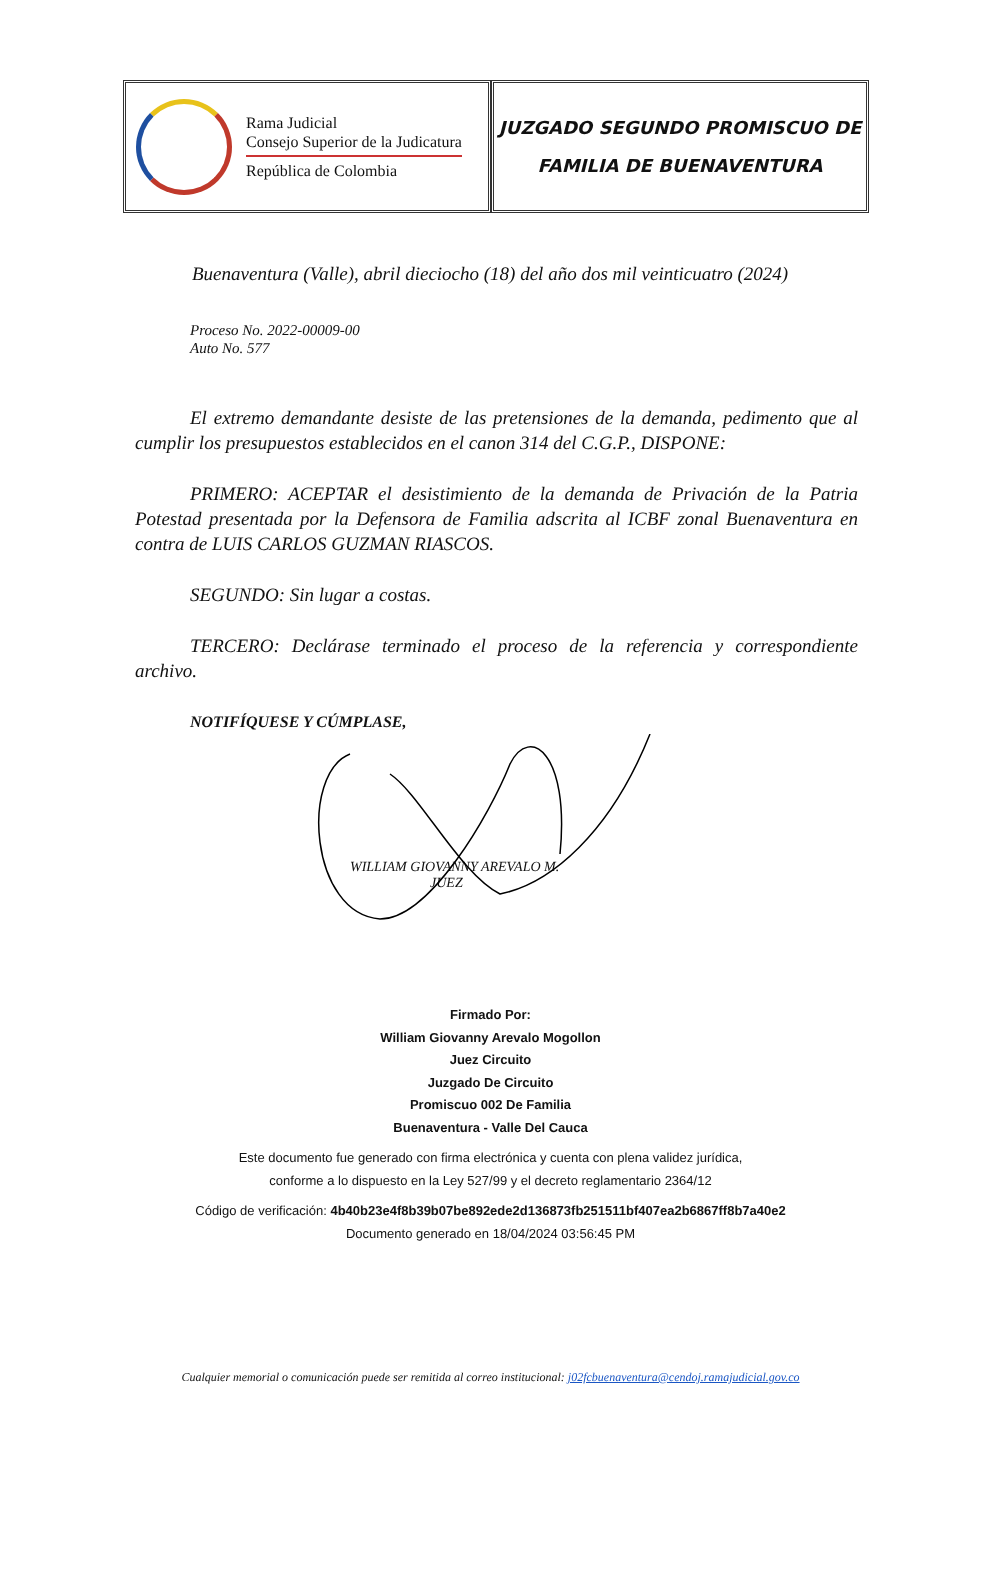Rama Judicial
Consejo Superior de la Judicatura
República de Colombia
JUZGADO SEGUNDO PROMISCUO DE
FAMILIA DE BUENAVENTURA
Buenaventura (Valle), abril dieciocho (18) del año dos mil veinticuatro (2024)
Proceso No. 2022-00009-00
Auto No. 577
El extremo demandante desiste de las pretensiones de la demanda, pedimento que al cumplir los presupuestos establecidos en el canon 314 del C.G.P., DISPONE:
PRIMERO: ACEPTAR el desistimiento de la demanda de Privación de la Patria Potestad presentada por la Defensora de Familia adscrita al ICBF zonal Buenaventura en contra de LUIS CARLOS GUZMAN RIASCOS.
SEGUNDO: Sin lugar a costas.
TERCERO: Declárase terminado el proceso de la referencia y correspondiente archivo.
NOTIFÍQUESE Y CÚMPLASE,
WILLIAM GIOVANNY AREVALO M.
JUEZ
Firmado Por:
William Giovanny Arevalo Mogollon
Juez Circuito
Juzgado De Circuito
Promiscuo 002 De Familia
Buenaventura - Valle Del Cauca
Este documento fue generado con firma electrónica y cuenta con plena validez jurídica,
conforme a lo dispuesto en la Ley 527/99 y el decreto reglamentario 2364/12
Código de verificación: 4b40b23e4f8b39b07be892ede2d136873fb251511bf407ea2b6867ff8b7a40e2
Documento generado en 18/04/2024 03:56:45 PM
Cualquier memorial o comunicación puede ser remitida al correo institucional: j02fcbuenaventura@cendoj.ramajudicial.gov.co